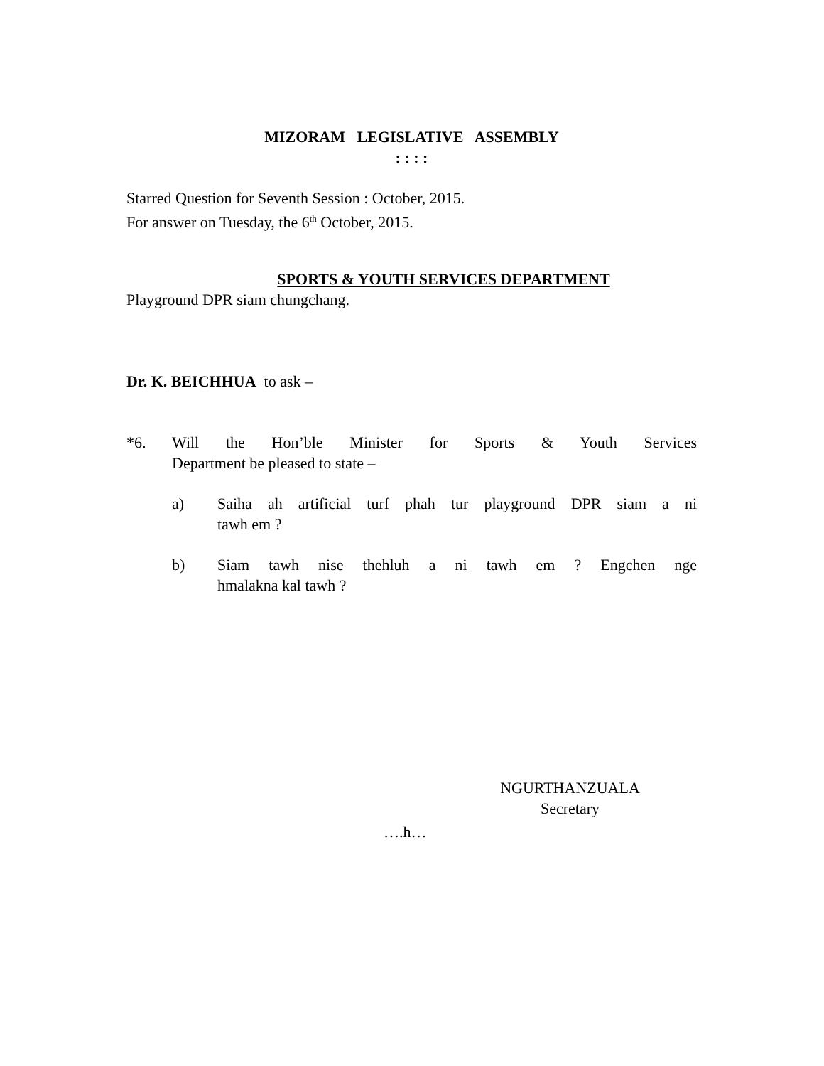MIZORAM LEGISLATIVE ASSEMBLY
: : : :
Starred Question for Seventh Session : October, 2015.
For answer on Tuesday, the 6<sup>th</sup> October, 2015.
SPORTS & YOUTH SERVICES DEPARTMENT
Playground DPR siam chungchang.
Dr. K. BEICHHUA to ask –
*6. Will the Hon’ble Minister for Sports & Youth Services
Department be pleased to state –
a) Saiha ah artificial turf phah tur playground DPR siam a ni
tawh em ?
b) Siam tawh nise thehluh a ni tawh em ? Engchen nge
hmalakna kal tawh ?
NGURTHANZUALA
Secretary
….h…